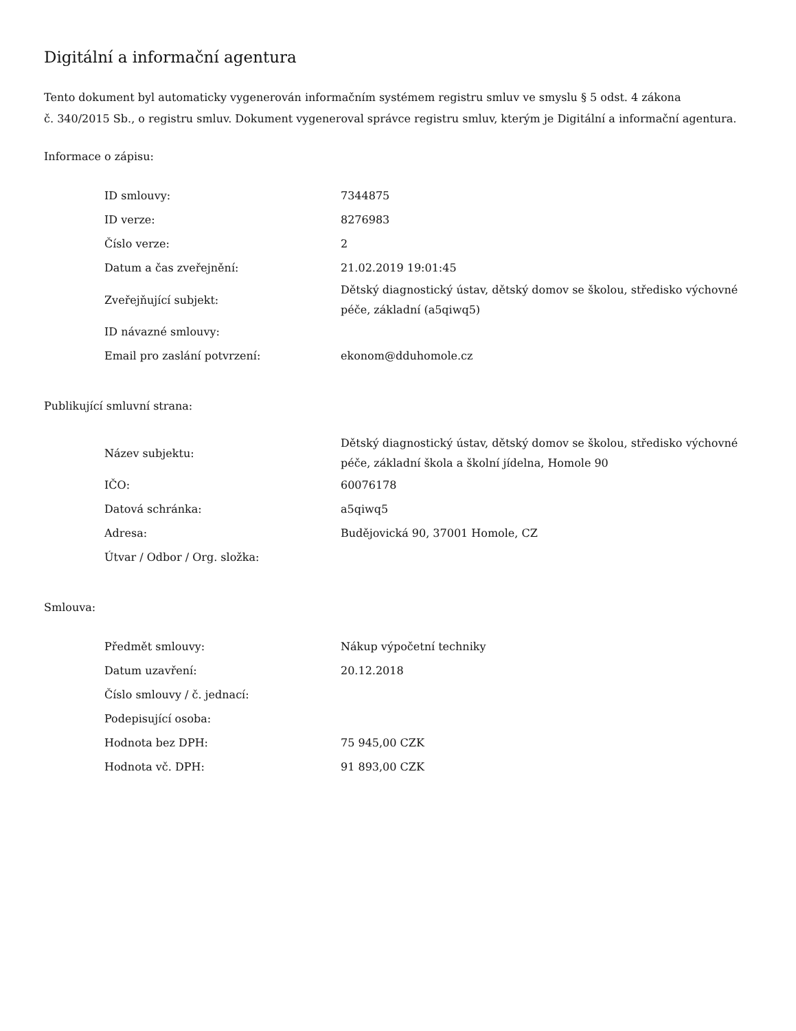Digitální a informační agentura
Tento dokument byl automaticky vygenerován informačním systémem registru smluv ve smyslu § 5 odst. 4 zákona
č. 340/2015 Sb., o registru smluv. Dokument vygeneroval správce registru smluv, kterým je Digitální a informační agentura.
Informace o zápisu:
| ID smlouvy: | 7344875 |
| ID verze: | 8276983 |
| Číslo verze: | 2 |
| Datum a čas zveřejnění: | 21.02.2019 19:01:45 |
| Zveřejňující subjekt: | Dětský diagnostický ústav, dětský domov se školou, středisko výchovné péče, základní (a5qiwq5) |
| ID návazné smlouvy: | |
| Email pro zaslání potvrzení: | ekonom@dduhomole.cz |
Publikující smluvní strana:
| Název subjektu: | Dětský diagnostický ústav, dětský domov se školou, středisko výchovné péče, základní škola a školní jídelna, Homole 90 |
| IČO: | 60076178 |
| Datová schránka: | a5qiwq5 |
| Adresa: | Budějovická 90, 37001 Homole, CZ |
| Útvar / Odbor / Org. složka: | |
Smlouva:
| Předmět smlouvy: | Nákup výpočetní techniky |
| Datum uzavření: | 20.12.2018 |
| Číslo smlouvy / č. jednací: | |
| Podepisující osoba: | |
| Hodnota bez DPH: | 75 945,00 CZK |
| Hodnota vč. DPH: | 91 893,00 CZK |